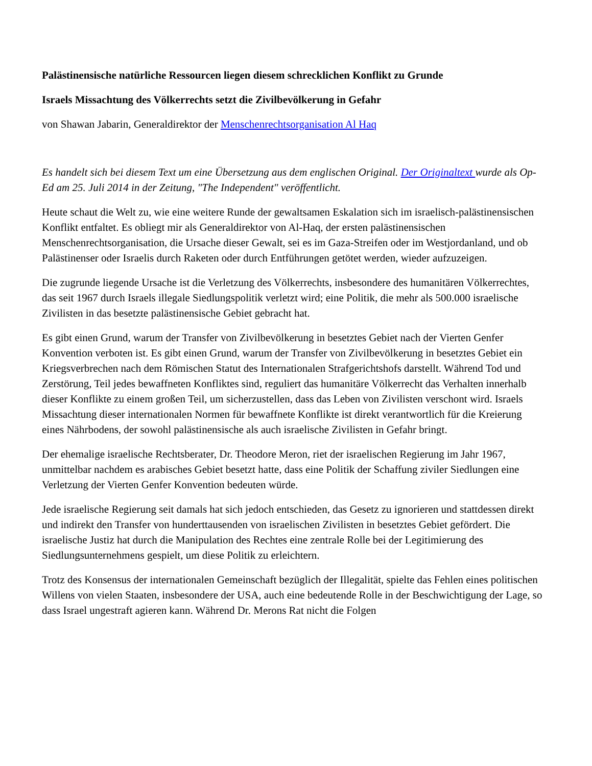Palästinensische natürliche Ressourcen liegen diesem schrecklichen Konflikt zu Grunde
Israels Missachtung des Völkerrechts setzt die Zivilbevölkerung in Gefahr
von Shawan Jabarin, Generaldirektor der Menschenrechtsorganisation Al Haq
Es handelt sich bei diesem Text um eine Übersetzung aus dem englischen Original. Der Originaltext wurde als Op-Ed am 25. Juli 2014 in der Zeitung, "The Independent" veröffentlicht.
Heute schaut die Welt zu, wie eine weitere Runde der gewaltsamen Eskalation sich im israelisch-palästinensischen Konflikt entfaltet. Es obliegt mir als Generaldirektor von Al-Haq, der ersten palästinensischen Menschenrechtsorganisation, die Ursache dieser Gewalt, sei es im Gaza-Streifen oder im Westjordanland, und ob Palästinenser oder Israelis durch Raketen oder durch Entführungen getötet werden, wieder aufzuzeigen.
Die zugrunde liegende Ursache ist die Verletzung des Völkerrechts, insbesondere des humanitären Völkerrechtes, das seit 1967 durch Israels illegale Siedlungspolitik verletzt wird; eine Politik, die mehr als 500.000 israelische Zivilisten in das besetzte palästinensische Gebiet gebracht hat.
Es gibt einen Grund, warum der Transfer von Zivilbevölkerung in besetztes Gebiet nach der Vierten Genfer Konvention verboten ist. Es gibt einen Grund, warum der Transfer von Zivilbevölkerung in besetztes Gebiet ein Kriegsverbrechen nach dem Römischen Statut des Internationalen Strafgerichtshofs darstellt. Während Tod und Zerstörung, Teil jedes bewaffneten Konfliktes sind, reguliert das humanitäre Völkerrecht das Verhalten innerhalb dieser Konflikte zu einem großen Teil, um sicherzustellen, dass das Leben von Zivilisten verschont wird. Israels Missachtung dieser internationalen Normen für bewaffnete Konflikte ist direkt verantwortlich für die Kreierung eines Nährbodens, der sowohl palästinensische als auch israelische Zivilisten in Gefahr bringt.
Der ehemalige israelische Rechtsberater, Dr. Theodore Meron, riet der israelischen Regierung im Jahr 1967, unmittelbar nachdem es arabisches Gebiet besetzt hatte, dass eine Politik der Schaffung ziviler Siedlungen eine Verletzung der Vierten Genfer Konvention bedeuten würde.
Jede israelische Regierung seit damals hat sich jedoch entschieden, das Gesetz zu ignorieren und stattdessen direkt und indirekt den Transfer von hunderttausenden von israelischen Zivilisten in besetztes Gebiet gefördert. Die israelische Justiz hat durch die Manipulation des Rechtes eine zentrale Rolle bei der Legitimierung des Siedlungsunternehmens gespielt, um diese Politik zu erleichtern.
Trotz des Konsensus der internationalen Gemeinschaft bezüglich der Illegalität, spielte das Fehlen eines politischen Willens von vielen Staaten, insbesondere der USA, auch eine bedeutende Rolle in der Beschwichtigung der Lage, so dass Israel ungestraft agieren kann. Während Dr. Merons Rat nicht die Folgen